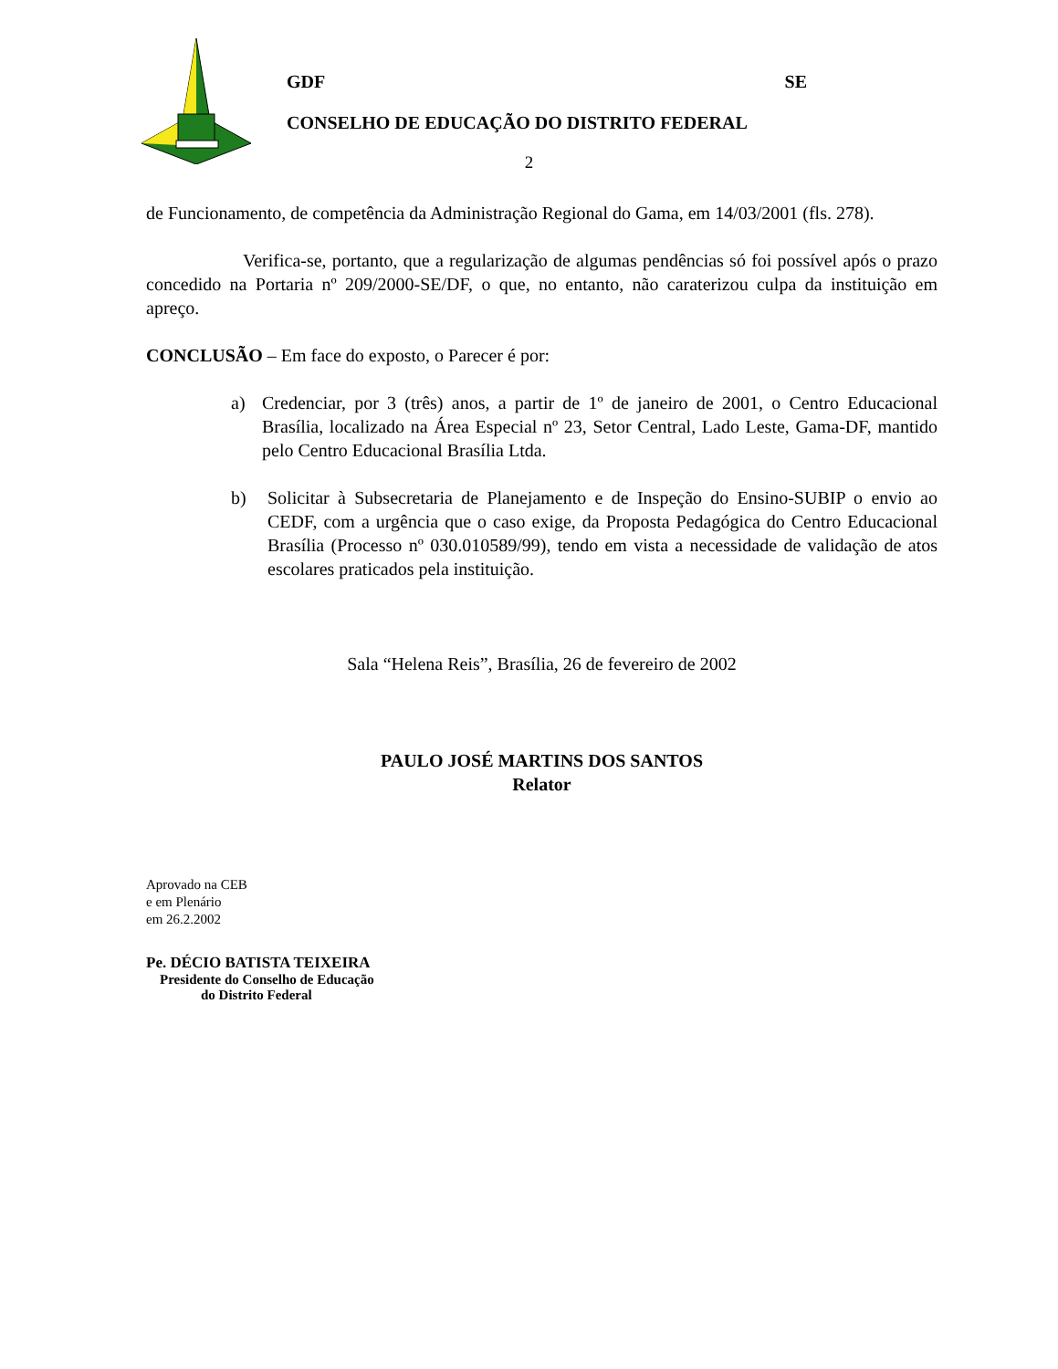GDF SE
CONSELHO DE EDUCAÇÃO DO DISTRITO FEDERAL
2
de Funcionamento, de competência da Administração Regional do Gama, em 14/03/2001 (fls. 278).
Verifica-se, portanto, que a regularização de algumas pendências só foi possível após o prazo concedido na Portaria nº 209/2000-SE/DF, o que, no entanto, não caraterizou culpa da instituição em apreço.
CONCLUSÃO – Em face do exposto, o Parecer é por:
a) Credenciar, por 3 (três) anos, a partir de 1º de janeiro de 2001, o Centro Educacional Brasília, localizado na Área Especial nº 23, Setor Central, Lado Leste, Gama-DF, mantido pelo Centro Educacional Brasília Ltda.
b) Solicitar à Subsecretaria de Planejamento e de Inspeção do Ensino-SUBIP o envio ao CEDF, com a urgência que o caso exige, da Proposta Pedagógica do Centro Educacional Brasília (Processo nº 030.010589/99), tendo em vista a necessidade de validação de atos escolares praticados pela instituição.
Sala “Helena Reis”, Brasília, 26 de fevereiro de 2002
PAULO JOSÉ MARTINS DOS SANTOS
Relator
Aprovado na CEB
e em Plenário
em 26.2.2002
Pe. DÉCIO BATISTA TEIXEIRA
Presidente do Conselho de Educação
do Distrito Federal